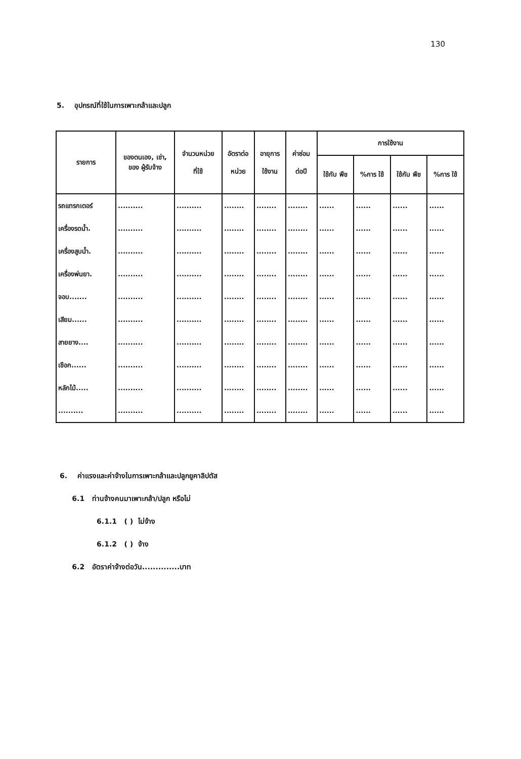130
5. อุปกรณ์ที่ใช้ในการเพาะกล้าและปลูก
| รายการ | ของตนเอง, เช่า, ของ ผู้รับจ้าง | จำนวนหน่วย ที่ใช้ | อัตราต่อ หน่วย | อายุการ ใช้งาน | ค่าซ่อม ต่อปี | การใช้งาน | | | |
| --- | --- | --- | --- | --- | --- | --- | --- | --- | --- |
| | | | | | | ใช้กับ พืช | %การ ใช้ | ใช้กับ พืช | %การ ใช้ |
| รถแทรกเตอร์ | .......... | .......... | ........ | ........ | ........ | ...... | ...... | ...... | ...... |
| เครื่องรดน้ำ. | .......... | .......... | ........ | ........ | ........ | ...... | ...... | ...... | ...... |
| เครื่องสูบน้ำ. | .......... | .......... | ........ | ........ | ........ | ...... | ...... | ...... | ...... |
| เครื่องพ่นยา. | .......... | .......... | ........ | ........ | ........ | ...... | ...... | ...... | ...... |
| จอบ....... | .......... | .......... | ........ | ........ | ........ | ...... | ...... | ...... | ...... |
| เสียม...... | .......... | .......... | ........ | ........ | ........ | ...... | ...... | ...... | ...... |
| สายยาง.... | .......... | .......... | ........ | ........ | ........ | ...... | ...... | ...... | ...... |
| เชือก...... | .......... | .......... | ........ | ........ | ........ | ...... | ...... | ...... | ...... |
| หลักไม้..... | .......... | .......... | ........ | ........ | ........ | ...... | ...... | ...... | ...... |
| .......... | .......... | .......... | ........ | ........ | ........ | ...... | ...... | ...... | ...... |
6. ค่าแรงและค่าจ้างในการเพาะกล้าและปลูกยูคาลิปตัส
6.1 ท่านจ้างคนมาเพาะกล้า/ปลูก หรือไม่
6.1.1 ( ) ไม่จ้าง
6.1.2 ( ) จ้าง
6.2 อัตราค่าจ้างต่อวัน..............บาท